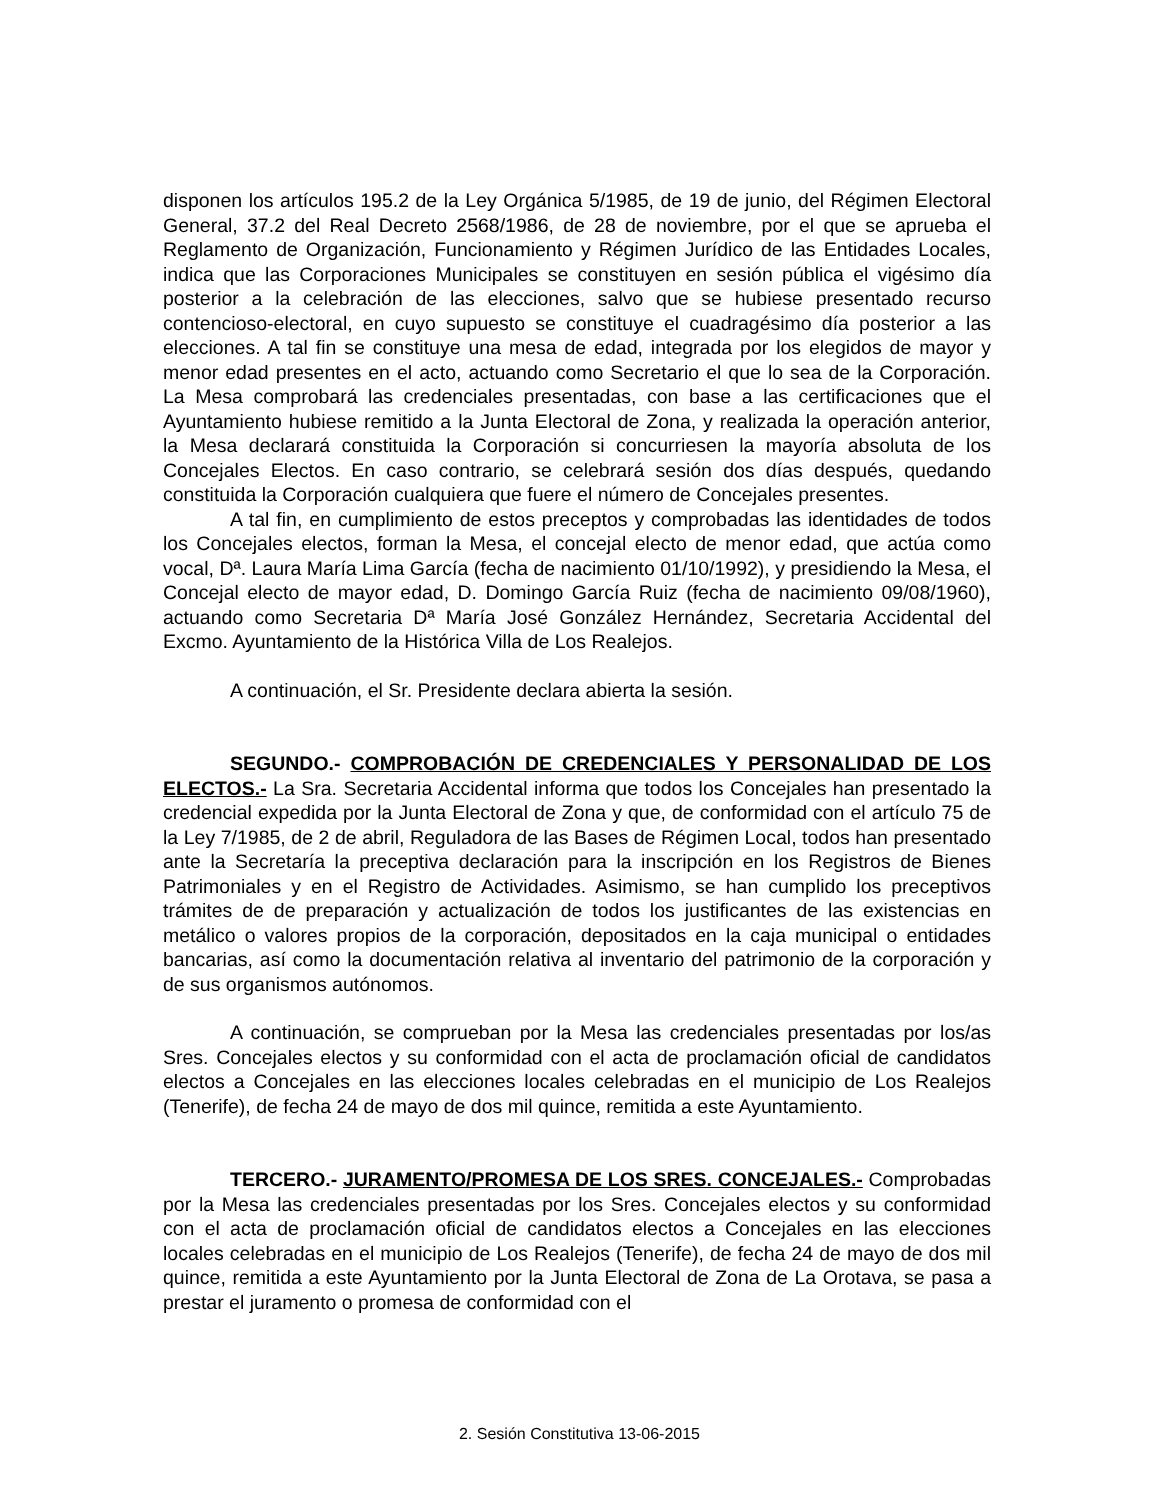disponen los artículos 195.2 de la Ley Orgánica 5/1985, de 19 de junio, del Régimen Electoral General, 37.2 del Real Decreto 2568/1986, de 28 de noviembre, por el que se aprueba el Reglamento de Organización, Funcionamiento y Régimen Jurídico de las Entidades Locales, indica que las Corporaciones Municipales se constituyen en sesión pública el vigésimo día posterior a la celebración de las elecciones, salvo que se hubiese presentado recurso contencioso-electoral, en cuyo supuesto se constituye el cuadragésimo día posterior a las elecciones. A tal fin se constituye una mesa de edad, integrada por los elegidos de mayor y menor edad presentes en el acto, actuando como Secretario el que lo sea de la Corporación. La Mesa comprobará las credenciales presentadas, con base a las certificaciones que el Ayuntamiento hubiese remitido a la Junta Electoral de Zona, y realizada la operación anterior, la Mesa declarará constituida la Corporación si concurriesen la mayoría absoluta de los Concejales Electos. En caso contrario, se celebrará sesión dos días después, quedando constituida la Corporación cualquiera que fuere el número de Concejales presentes.
A tal fin, en cumplimiento de estos preceptos y comprobadas las identidades de todos los Concejales electos, forman la Mesa, el concejal electo de menor edad, que actúa como vocal, Dª. Laura María Lima García (fecha de nacimiento 01/10/1992), y presidiendo la Mesa, el Concejal electo de mayor edad, D. Domingo García Ruiz (fecha de nacimiento 09/08/1960), actuando como Secretaria Dª María José González Hernández, Secretaria Accidental del Excmo. Ayuntamiento de la Histórica Villa de Los Realejos.
A continuación, el Sr. Presidente declara abierta la sesión.
SEGUNDO.- COMPROBACIÓN DE CREDENCIALES Y PERSONALIDAD DE LOS ELECTOS.- La Sra. Secretaria Accidental informa que todos los Concejales han presentado la credencial expedida por la Junta Electoral de Zona y que, de conformidad con el artículo 75 de la Ley 7/1985, de 2 de abril, Reguladora de las Bases de Régimen Local, todos han presentado ante la Secretaría la preceptiva declaración para la inscripción en los Registros de Bienes Patrimoniales y en el Registro de Actividades. Asimismo, se han cumplido los preceptivos trámites de de preparación y actualización de todos los justificantes de las existencias en metálico o valores propios de la corporación, depositados en la caja municipal o entidades bancarias, así como la documentación relativa al inventario del patrimonio de la corporación y de sus organismos autónomos.
A continuación, se comprueban por la Mesa las credenciales presentadas por los/as Sres. Concejales electos y su conformidad con el acta de proclamación oficial de candidatos electos a Concejales en las elecciones locales celebradas en el municipio de Los Realejos (Tenerife), de fecha 24 de mayo de dos mil quince, remitida a este Ayuntamiento.
TERCERO.- JURAMENTO/PROMESA DE LOS SRES. CONCEJALES.- Comprobadas por la Mesa las credenciales presentadas por los Sres. Concejales electos y su conformidad con el acta de proclamación oficial de candidatos electos a Concejales en las elecciones locales celebradas en el municipio de Los Realejos (Tenerife), de fecha 24 de mayo de dos mil quince, remitida a este Ayuntamiento por la Junta Electoral de Zona de La Orotava, se pasa a prestar el juramento o promesa de conformidad con el
2. Sesión Constitutiva 13-06-2015